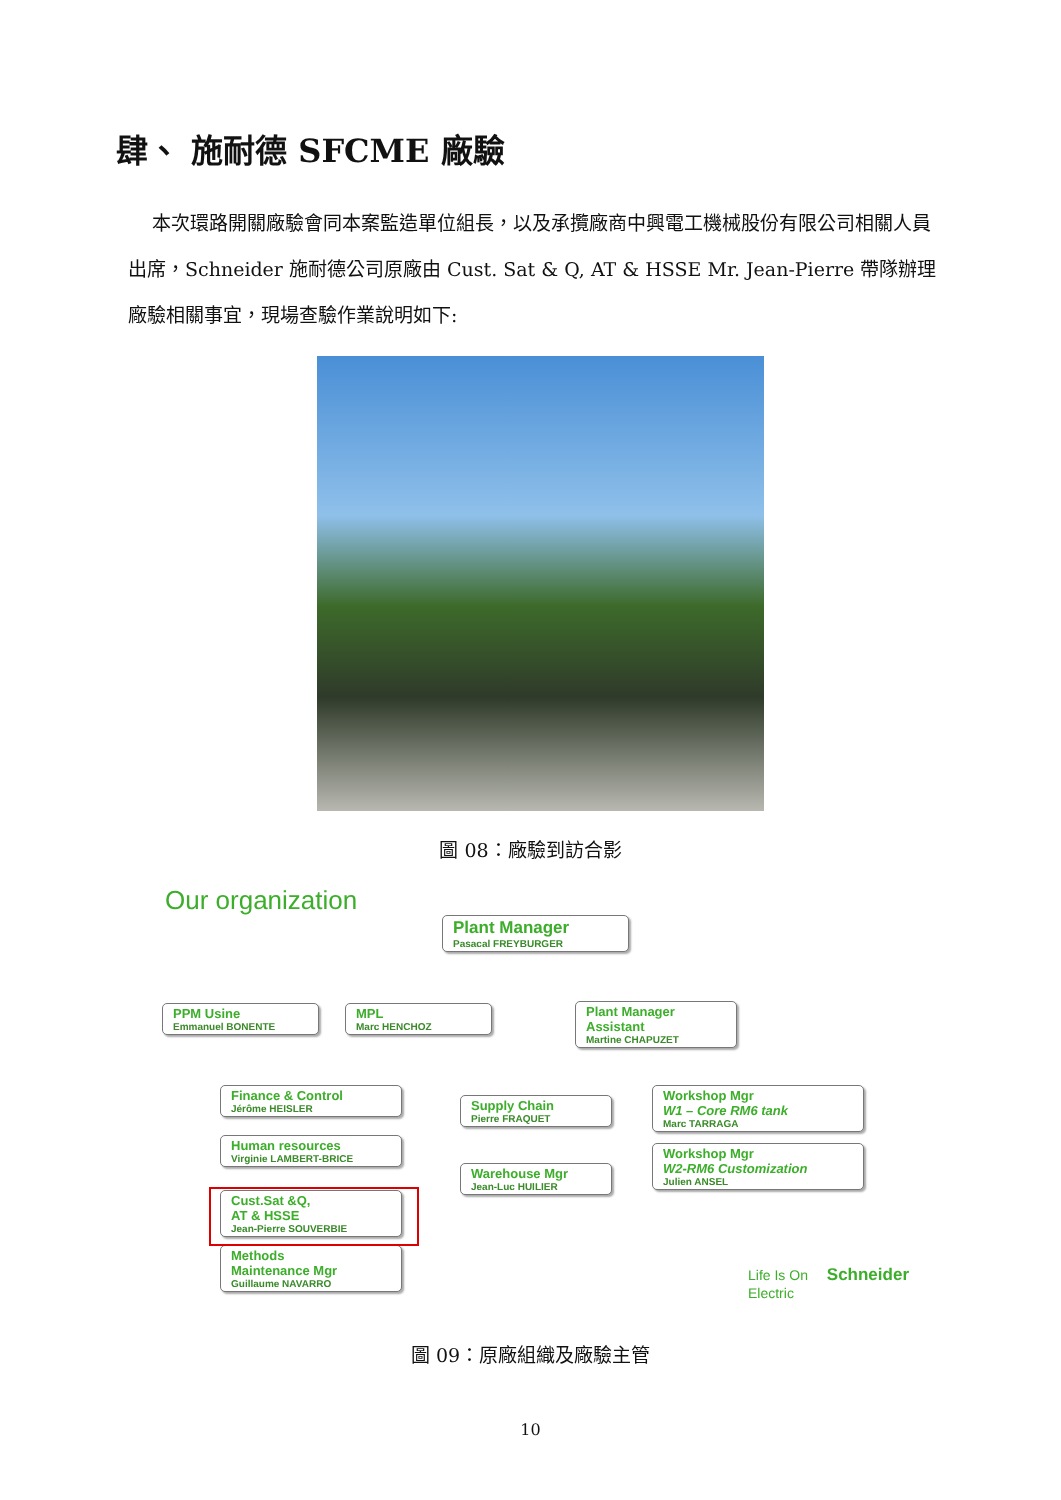肆、 施耐德 SFCME 廠驗
本次環路開關廠驗會同本案監造單位組長，以及承攬廠商中興電工機械股份有限公司相關人員出席，Schneider 施耐德公司原廠由 Cust. Sat & Q, AT & HSSE Mr. Jean-Pierre 帶隊辦理廠驗相關事宜，現場查驗作業說明如下:
圖 08：廠驗到訪合影
Our organization
Plant Manager
Pasacal FREYBURGER
PPM Usine
Emmanuel BONENTE
MPL
Marc HENCHOZ
Plant Manager Assistant
Martine CHAPUZET
Finance & Control
Jérôme HEISLER
Human resources
Virginie LAMBERT-BRICE
Cust.Sat &Q,
AT & HSSE
Jean-Pierre SOUVERBIE
Methods
Maintenance Mgr
Guillaume NAVARRO
Supply Chain
Pierre FRAQUET
Warehouse Mgr
Jean-Luc HUILIER
Workshop Mgr
W1 – Core RM6 tank
Marc TARRAGA
Workshop Mgr
W2-RM6 Customization
Julien ANSEL
Life Is On Schneider Electric
圖 09：原廠組織及廠驗主管
10